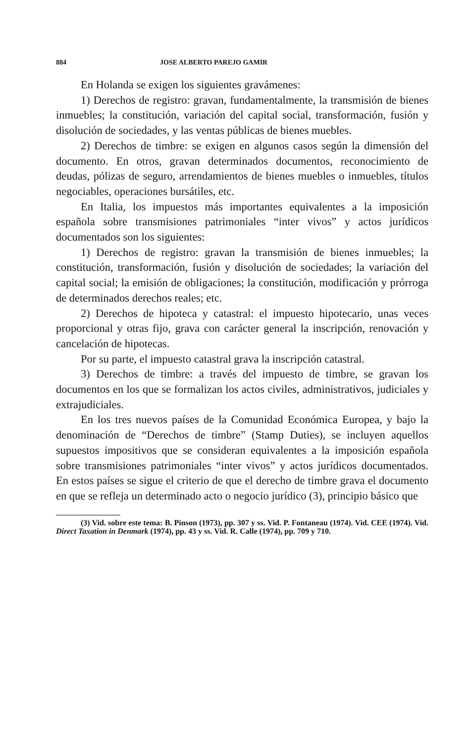884 JOSE ALBERTO PAREJO GAMIR
En Holanda se exigen los siguientes gravámenes:
1) Derechos de registro: gravan, fundamentalmente, la transmisión de bienes inmuebles; la constitución, variación del capital social, transformación, fusión y disolución de sociedades, y las ventas públicas de bienes muebles.
2) Derechos de timbre: se exigen en algunos casos según la dimensión del documento. En otros, gravan determinados documentos, reconocimiento de deudas, pólizas de seguro, arrendamientos de bienes muebles o inmuebles, títulos negociables, operaciones bursátiles, etc.
En Italia, los impuestos más importantes equivalentes a la imposición española sobre transmisiones patrimoniales “inter vivos” y actos jurídicos documentados son los siguientes:
1) Derechos de registro: gravan la transmisión de bienes inmuebles; la constitución, transformación, fusión y disolución de sociedades; la variación del capital social; la emisión de obligaciones; la constitución, modificación y prórroga de determinados derechos reales; etc.
2) Derechos de hipoteca y catastral: el impuesto hipotecario, unas veces proporcional y otras fijo, grava con carácter general la inscripción, renovación y cancelación de hipotecas.
Por su parte, el impuesto catastral grava la inscripción catastral.
3) Derechos de timbre: a través del impuesto de timbre, se gravan los documentos en los que se formalizan los actos civiles, administrativos, judiciales y extrajudiciales.
En los tres nuevos países de la Comunidad Económica Europea, y bajo la denominación de “Derechos de timbre” (Stamp Duties), se incluyen aquellos supuestos impositivos que se consideran equivalentes a la imposición española sobre transmisiones patrimoniales “inter vivos” y actos jurídicos documentados. En estos países se sigue el criterio de que el derecho de timbre grava el documento en que se refleja un determinado acto o negocio jurídico (3), principio básico que
(3) Vid. sobre este tema: B. Pinson (1973), pp. 307 y ss. Vid. P. Fontaneau (1974). Vid. CEE (1974). Vid. Direct Taxation in Denmark (1974), pp. 43 y ss. Vid. R. Calle (1974), pp. 709 y 710.